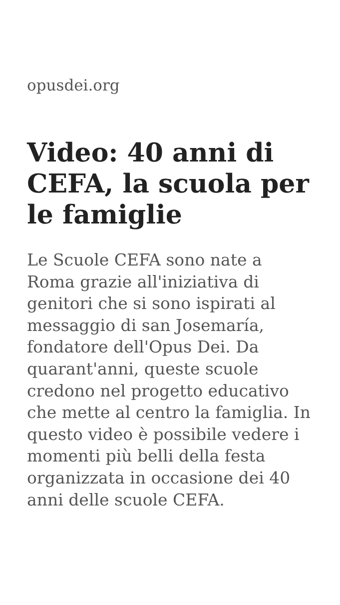opusdei.org
Video: 40 anni di CEFA, la scuola per le famiglie
Le Scuole CEFA sono nate a Roma grazie all'iniziativa di genitori che si sono ispirati al messaggio di san Josemaría, fondatore dell'Opus Dei. Da quarant'anni, queste scuole credono nel progetto educativo che mette al centro la famiglia. In questo video è possibile vedere i momenti più belli della festa organizzata in occasione dei 40 anni delle scuole CEFA.